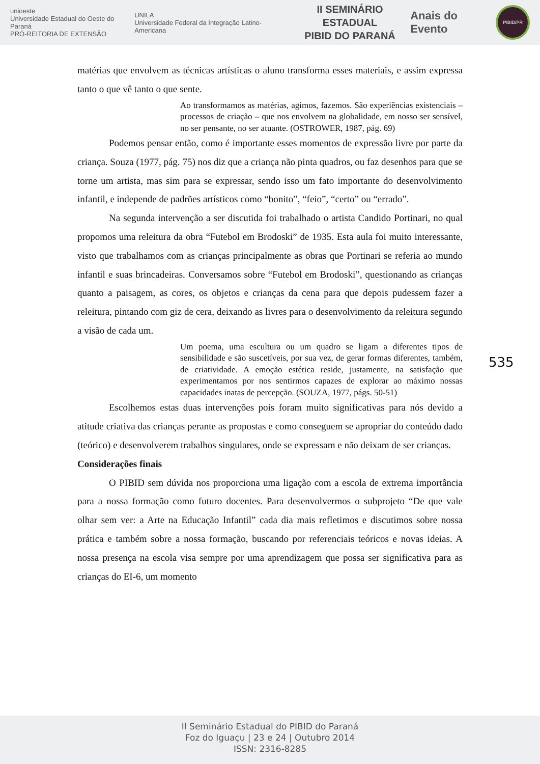unioeste
Universidade Estadual do Oeste do Paraná
PRÓ-REITORIA DE EXTENSÃO
UNILA
Universidade Federal da Integração Latino-Americana
II SEMINÁRIO ESTADUAL
PIBID DO PARANÁ
Anais do Evento
PIBID/PR
matérias que envolvem as técnicas artísticas o aluno transforma esses materiais, e assim expressa tanto o que vê tanto o que sente.
Ao transformamos as matérias, agimos, fazemos. São experiências existenciais – processos de criação – que nos envolvem na globalidade, em nosso ser sensível, no ser pensante, no ser atuante. (OSTROWER, 1987, pág. 69)
Podemos pensar então, como é importante esses momentos de expressão livre por parte da criança. Souza (1977, pág. 75) nos diz que a criança não pinta quadros, ou faz desenhos para que se torne um artista, mas sim para se expressar, sendo isso um fato importante do desenvolvimento infantil, e independe de padrões artísticos como “bonito”, “feio”, “certo” ou “errado”.
Na segunda intervenção a ser discutida foi trabalhado o artista Candido Portinari, no qual propomos uma releitura da obra “Futebol em Brodoski” de 1935. Esta aula foi muito interessante, visto que trabalhamos com as crianças principalmente as obras que Portinari se referia ao mundo infantil e suas brincadeiras. Conversamos sobre “Futebol em Brodoski”, questionando as crianças quanto a paisagem, as cores, os objetos e crianças da cena para que depois pudessem fazer a releitura, pintando com giz de cera, deixando as livres para o desenvolvimento da releitura segundo a visão de cada um.
Um poema, uma escultura ou um quadro se ligam a diferentes tipos de sensibilidade e são suscetíveis, por sua vez, de gerar formas diferentes, também, de criatividade. A emoção estética reside, justamente, na satisfação que experimentamos por nos sentirmos capazes de explorar ao máximo nossas capacidades inatas de percepção. (SOUZA, 1977, págs. 50-51)
Escolhemos estas duas intervenções pois foram muito significativas para nós devido a atitude criativa das crianças perante as propostas e como conseguem se apropriar do conteúdo dado (teórico) e desenvolverem trabalhos singulares, onde se expressam e não deixam de ser crianças.
Considerações finais
O PIBID sem dúvida nos proporciona uma ligação com a escola de extrema importância para a nossa formação como futuro docentes. Para desenvolvermos o subprojeto “De que vale olhar sem ver: a Arte na Educação Infantil” cada dia mais refletimos e discutimos sobre nossa prática e também sobre a nossa formação, buscando por referenciais teóricos e novas ideias. A nossa presença na escola visa sempre por uma aprendizagem que possa ser significativa para as crianças do EI-6, um momento
535
II Seminário Estadual do PIBID do Paraná
Foz do Iguaçu | 23 e 24 | Outubro 2014
ISSN: 2316-8285